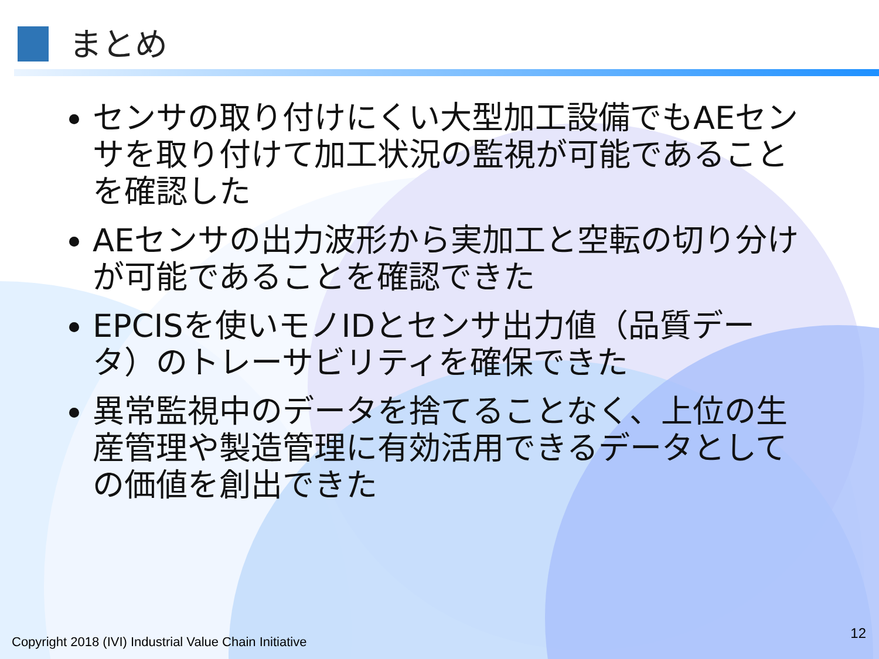まとめ
センサの取り付けにくい大型加工設備でもAEセンサを取り付けて加工状況の監視が可能であることを確認した
AEセンサの出力波形から実加工と空転の切り分けが可能であることを確認できた
EPCISを使いモノIDとセンサ出力値（品質データ）のトレーサビリティを確保できた
異常監視中のデータを捨てることなく、上位の生産管理や製造管理に有効活用できるデータとしての価値を創出できた
Copyright 2018 (IVI) Industrial Value Chain Initiative
12